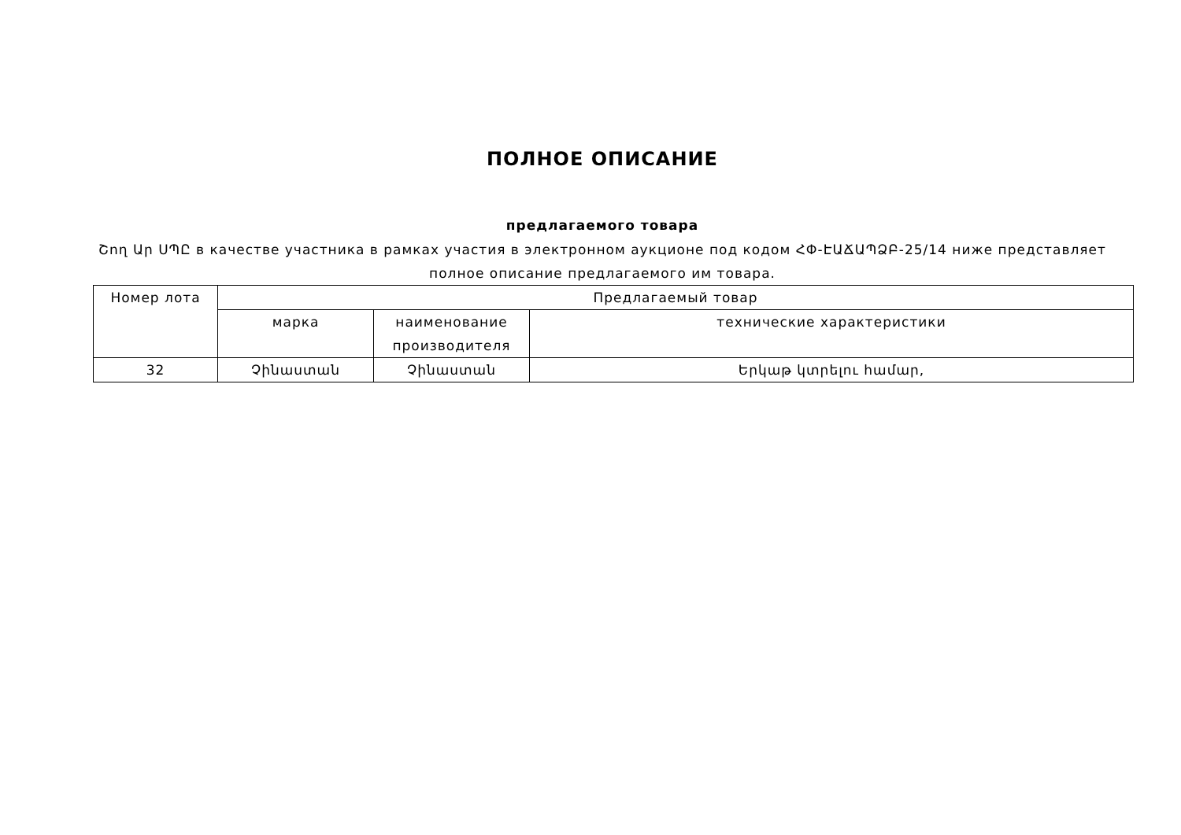ПОЛНОЕ ОПИСАНИЕ
предлагаемого товара
Շող Ար ՍՊԸ в качестве участника в рамках участия в электронном аукционе под кодом ՀՓ-ԷԱՃԱՊՁԲ-25/14 ниже представляет полное описание предлагаемого им товара.
| Номер лота | Предлагаемый товар | | |
| --- | --- | --- | --- |
| | марка | наименование производителя | технические характеристики |
| 32 | Չինաստան | Չինաստան | Երկաթ կտրելու համար, |